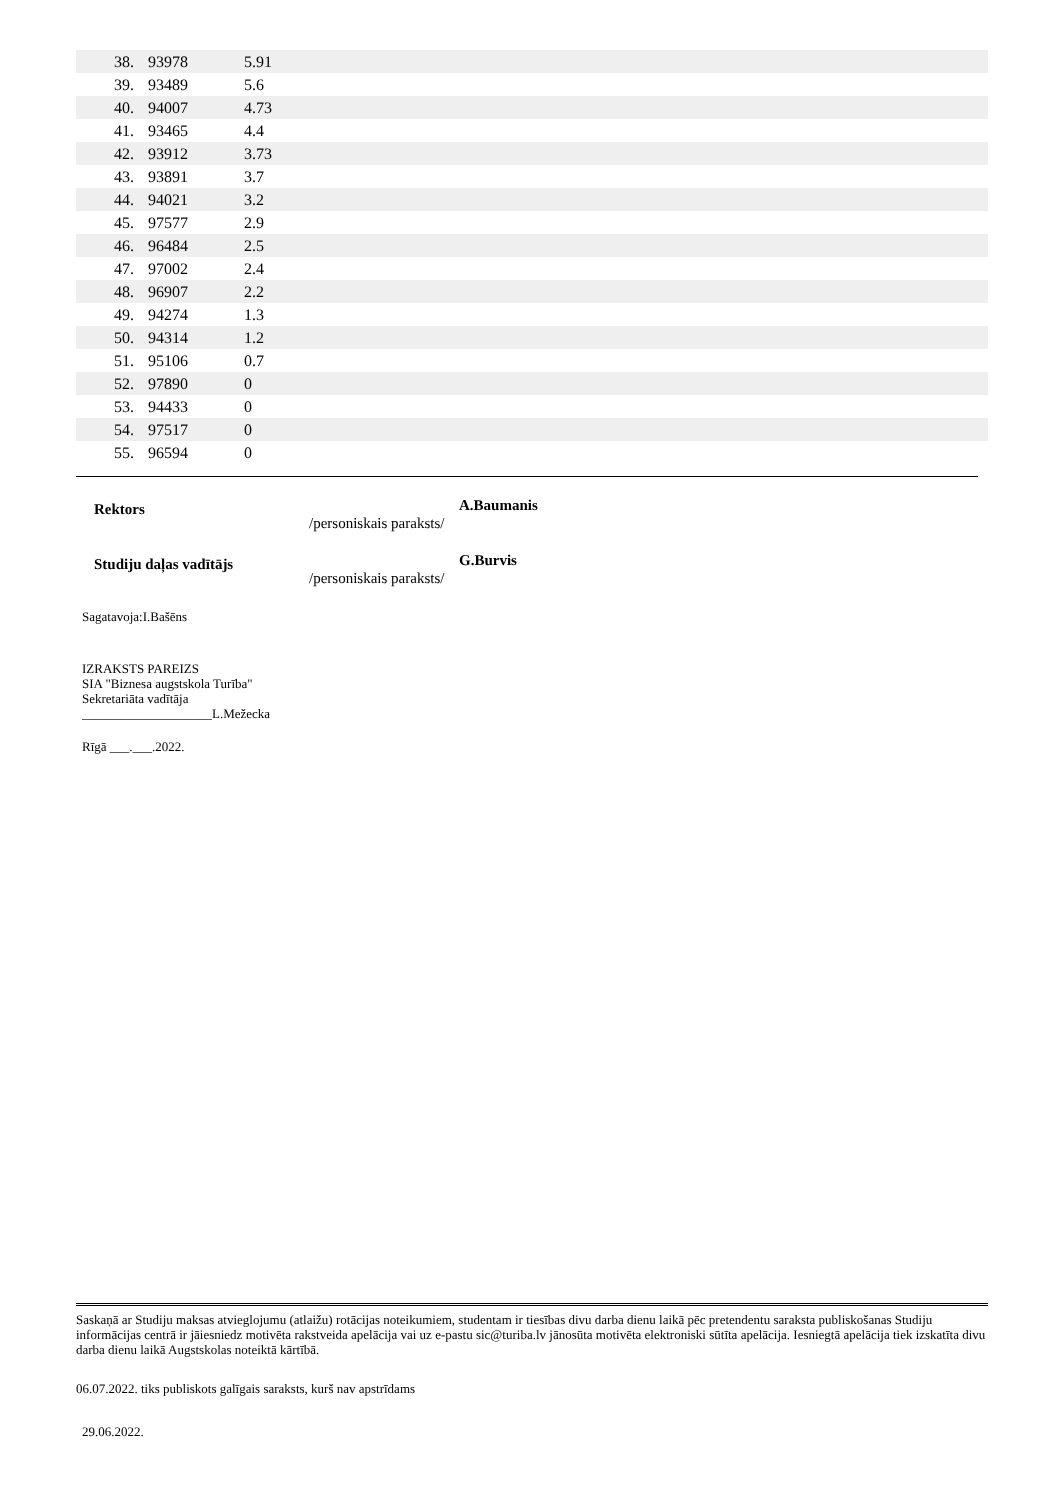| 38. | 93978 | 5.91 |
| 39. | 93489 | 5.6 |
| 40. | 94007 | 4.73 |
| 41. | 93465 | 4.4 |
| 42. | 93912 | 3.73 |
| 43. | 93891 | 3.7 |
| 44. | 94021 | 3.2 |
| 45. | 97577 | 2.9 |
| 46. | 96484 | 2.5 |
| 47. | 97002 | 2.4 |
| 48. | 96907 | 2.2 |
| 49. | 94274 | 1.3 |
| 50. | 94314 | 1.2 |
| 51. | 95106 | 0.7 |
| 52. | 97890 | 0 |
| 53. | 94433 | 0 |
| 54. | 97517 | 0 |
| 55. | 96594 | 0 |
Rektors
/personiskais paraksts/
A.Baumanis
Studiju daļas vadītājs
/personiskais paraksts/
G.Burvis
Sagatavoja:I.Bašēns
IZRAKSTS PAREIZS
SIA "Biznesa augstskola Turība"
Sekretariāta vadītāja
____________________L.Mežecka
Rīgā ___.___.2022.
Saskaņā ar Studiju maksas atvieglojumu (atlaižu) rotācijas noteikumiem, studentam ir tiesības divu darba dienu laikā pēc pretendentu saraksta publiskošanas Studiju informācijas centrā ir jāiesniedz motivēta rakstveida apelācija vai uz e-pastu sic@turiba.lv jānosūta motivēta elektroniski sūtīta apelācija. Iesniegtā apelācija tiek izskatīta divu darba dienu laikā Augstskolas noteiktā kārtībā.
06.07.2022. tiks publiskots galīgais saraksts, kurš nav apstrīdams
29.06.2022.